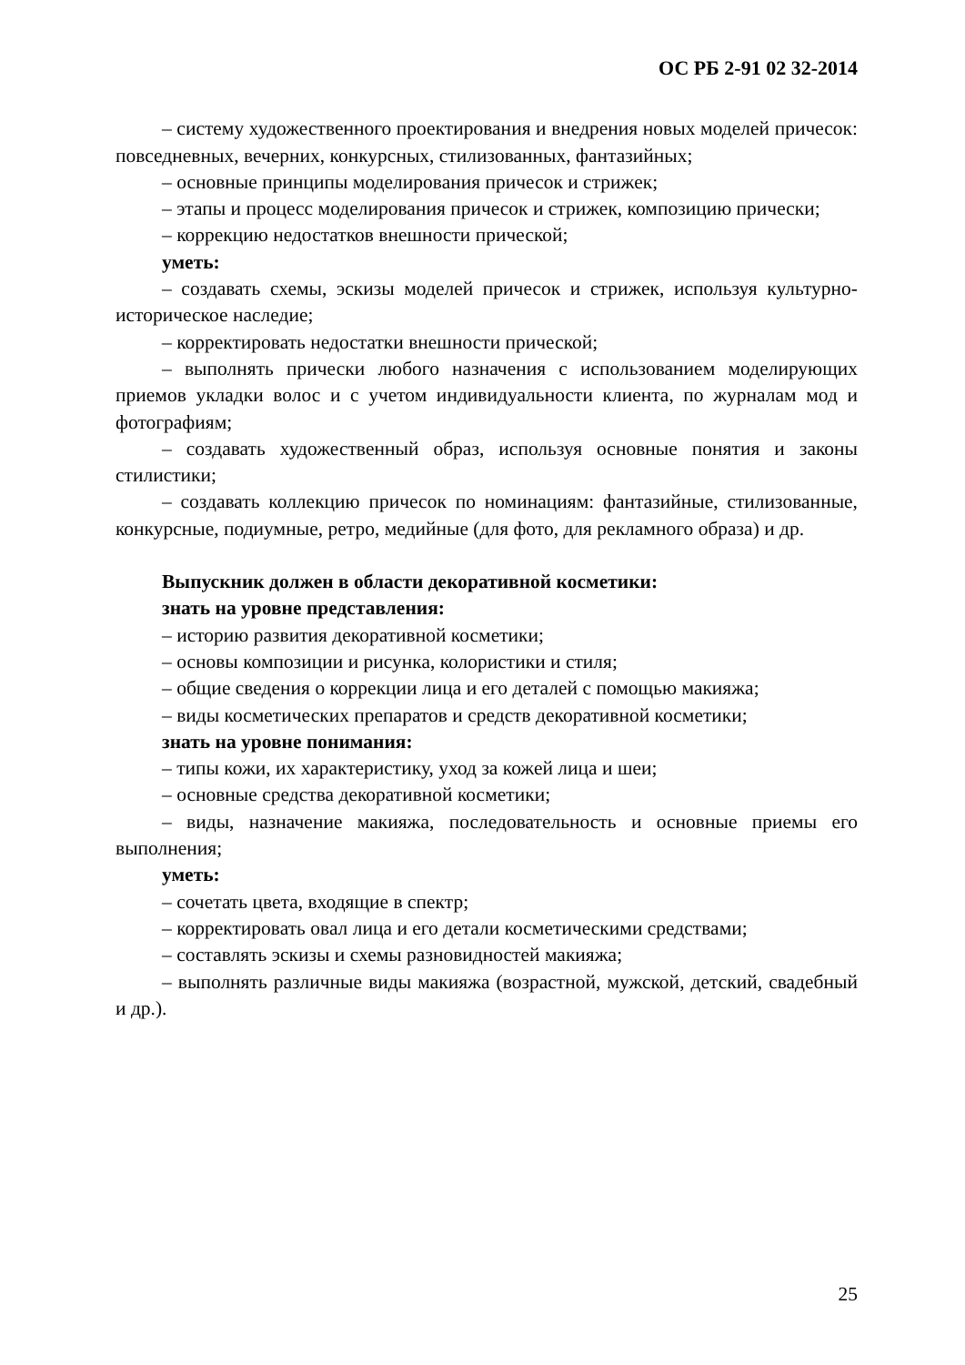ОС РБ 2-91 02 32-2014
– систему художественного проектирования и внедрения новых моделей причесок: повседневных, вечерних, конкурсных, стилизованных, фантазийных;
– основные принципы моделирования причесок и стрижек;
– этапы и процесс моделирования причесок и стрижек, композицию прически;
– коррекцию недостатков внешности прической;
уметь:
– создавать схемы, эскизы моделей причесок и стрижек, используя культурно-историческое наследие;
– корректировать недостатки внешности прической;
– выполнять прически любого назначения с использованием моделирующих приемов укладки волос и с учетом индивидуальности клиента, по журналам мод и фотографиям;
– создавать художественный образ, используя основные понятия и законы стилистики;
– создавать коллекцию причесок по номинациям: фантазийные, стилизованные, конкурсные, подиумные, ретро, медийные (для фото, для рекламного образа) и др.
Выпускник должен в области декоративной косметики:
знать на уровне представления:
– историю развития декоративной косметики;
– основы композиции и рисунка, колористики и стиля;
– общие сведения о коррекции лица и его деталей с помощью макияжа;
– виды косметических препаратов и средств декоративной косметики;
знать на уровне понимания:
– типы кожи, их характеристику, уход за кожей лица и шеи;
– основные средства декоративной косметики;
– виды, назначение макияжа, последовательность и основные приемы его выполнения;
уметь:
– сочетать цвета, входящие в спектр;
– корректировать овал лица и его детали косметическими средствами;
– составлять эскизы и схемы разновидностей макияжа;
– выполнять различные виды макияжа (возрастной, мужской, детский, свадебный и др.).
25